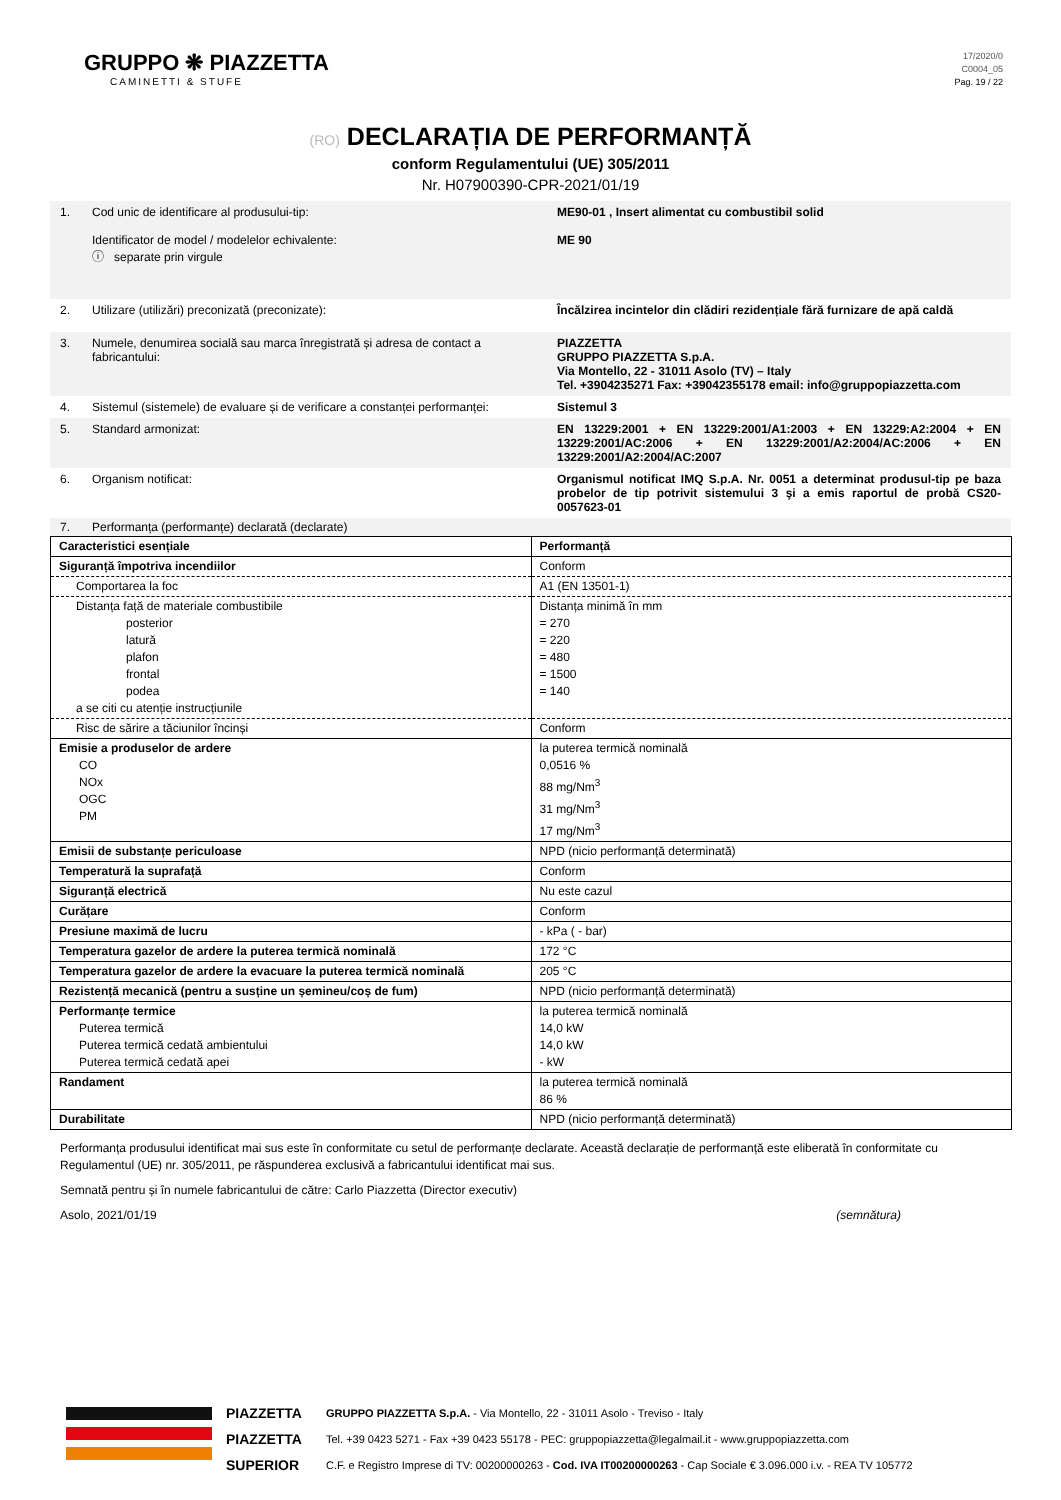GRUPPO ❋ PIAZZETTA
CAMINETTI & STUFE
17/2020/0
C0004_05
Pag. 19 / 22
(RO) DECLARAȚIA DE PERFORMANȚĂ
conform Regulamentului (UE) 305/2011
Nr. H07900390-CPR-2021/01/19
1. Cod unic de identificare al produsului-tip:
Identificator de model / modelelor echivalente:
ⓘ separate prin virgule
ME90-01 , Insert alimentat cu combustibil solid
ME 90
2. Utilizare (utilizări) preconizată (preconizate): Încălzirea incintelor din clădiri rezidențiale fără furnizare de apă caldă
3. Numele, denumirea socială sau marca înregistrată și adresa de contact a fabricantului:
PIAZZETTA
GRUPPO PIAZZETTA S.p.A.
Via Montello, 22 - 31011 Asolo (TV) – Italy
Tel. +3904235271 Fax: +39042355178 email: info@gruppopiazzetta.com
4. Sistemul (sistemele) de evaluare și de verificare a constanței performanței:
Sistemul 3
5. Standard armonizat: EN 13229:2001 + EN 13229:2001/A1:2003 + EN 13229:A2:2004 + EN 13229:2001/AC:2006 + EN 13229:2001/A2:2004/AC:2006 + EN 13229:2001/A2:2004/AC:2007
6. Organism notificat: Organismul notificat IMQ S.p.A. Nr. 0051 a determinat produsul-tip pe baza probelor de tip potrivit sistemului 3 şi a emis raportul de probă CS20-0057623-01
7. Performanța (performanțe) declarată (declarate)
| Caracteristici esențiale | Performanță |
| Siguranță împotriva incendiilor | Conform |
| Comportarea la foc | A1 (EN 13501-1) |
| Distanța față de materiale combustibile posterior latură plafon frontal podea a se citi cu atenție instrucțiunile | Distanța minimă în mm = 270 = 220 = 480 = 1500 = 140 |
| Risc de sărire a tăciunilor încinși | Conform |
| Emisie a produselor de ardere CO NOx OGC PM | la puterea termică nominală 0,0516 % 88 mg/Nm<sup>3</sup> 31 mg/Nm<sup>3</sup> 17 mg/Nm<sup>3</sup> |
| Emisii de substanțe periculoase | NPD (nicio performanță determinată) |
| Temperatură la suprafață | Conform |
| Siguranță electrică | Nu este cazul |
| Curățare | Conform |
| Presiune maximă de lucru | - kPa ( - bar) |
| Temperatura gazelor de ardere la puterea termică nominală | 172 °C |
| Temperatura gazelor de ardere la evacuare la puterea termică nominală | 205 °C |
| Rezistență mecanică (pentru a susține un șemineu/coș de fum) | NPD (nicio performanță determinată) |
| Performanțe termice Puterea termică Puterea termică cedată ambientului Puterea termică cedată apei | la puterea termică nominală 14,0 kW 14,0 kW - kW |
| Randament | la puterea termică nominală 86 % |
| Durabilitate | NPD (nicio performanță determinată) |
Performanța produsului identificat mai sus este în conformitate cu setul de performanțe declarate. Această declarație de performanță este eliberată în conformitate cu Regulamentul (UE) nr. 305/2011, pe răspunderea exclusivă a fabricantului identificat mai sus.
Semnată pentru și în numele fabricantului de către: Carlo Piazzetta (Director executiv)
Asolo, 2021/01/19 (semnătura)
PIAZZETTA
PIAZZETTA
SUPERIOR
GRUPPO PIAZZETTA S.p.A. - Via Montello, 22 - 31011 Asolo - Treviso - Italy
Tel. +39 0423 5271 - Fax +39 0423 55178 - PEC: gruppopiazzetta@legalmail.it - www.gruppopiazzetta.com
C.F. e Registro Imprese di TV: 00200000263 - Cod. IVA IT00200000263 - Cap Sociale € 3.096.000 i.v. - REA TV 105772